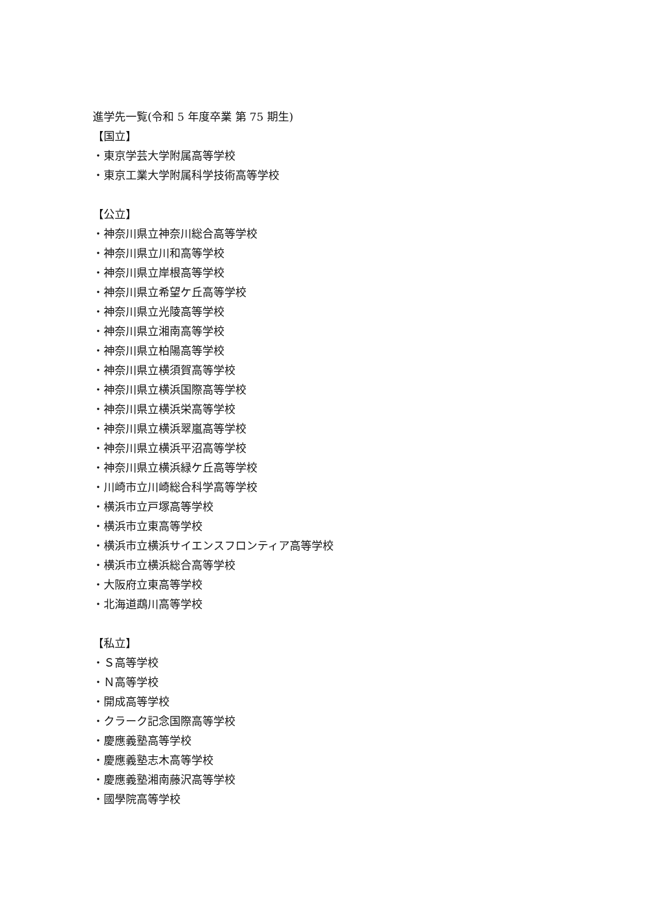進学先一覧(令和 5 年度卒業 第 75 期生)
【国立】
・東京学芸大学附属高等学校
・東京工業大学附属科学技術高等学校
【公立】
・神奈川県立神奈川総合高等学校
・神奈川県立川和高等学校
・神奈川県立岸根高等学校
・神奈川県立希望ケ丘高等学校
・神奈川県立光陵高等学校
・神奈川県立湘南高等学校
・神奈川県立柏陽高等学校
・神奈川県立横須賀高等学校
・神奈川県立横浜国際高等学校
・神奈川県立横浜栄高等学校
・神奈川県立横浜翠嵐高等学校
・神奈川県立横浜平沼高等学校
・神奈川県立横浜緑ケ丘高等学校
・川崎市立川崎総合科学高等学校
・横浜市立戸塚高等学校
・横浜市立東高等学校
・横浜市立横浜サイエンスフロンティア高等学校
・横浜市立横浜総合高等学校
・大阪府立東高等学校
・北海道鵡川高等学校
【私立】
・Ｓ高等学校
・Ｎ高等学校
・開成高等学校
・クラーク記念国際高等学校
・慶應義塾高等学校
・慶應義塾志木高等学校
・慶應義塾湘南藤沢高等学校
・國學院高等学校